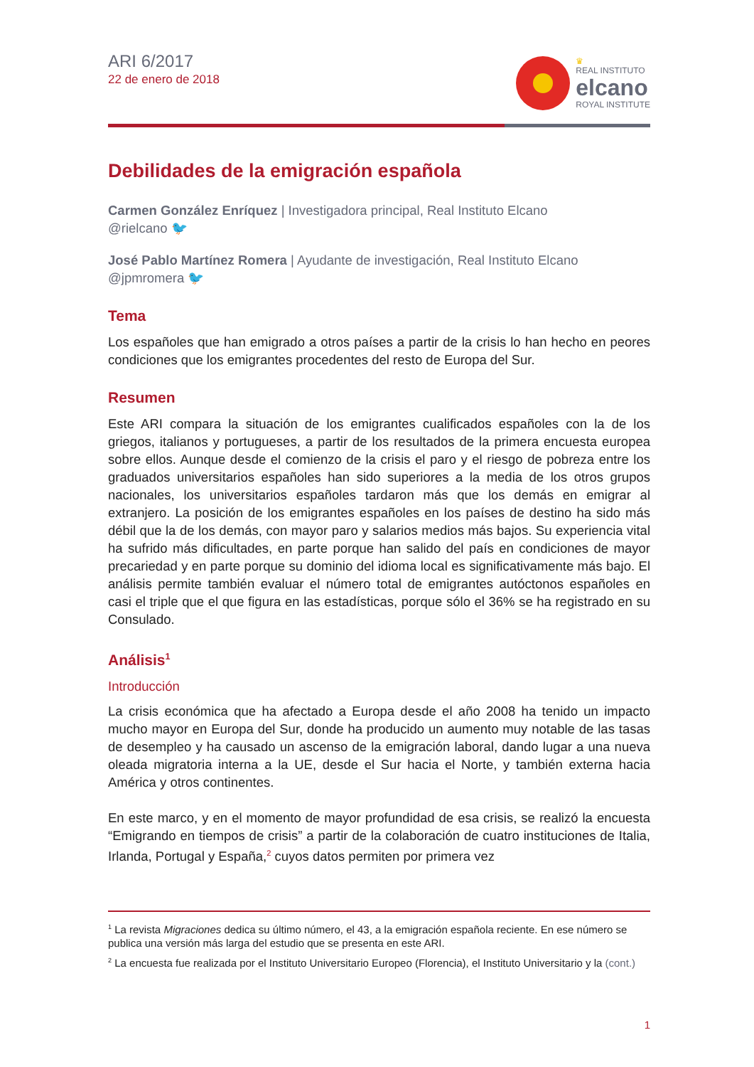ARI 6/2017
22 de enero de 2018
♛
REAL INSTITUTO
elcano
ROYAL INSTITUTE
Debilidades de la emigración española
Carmen González Enríquez | Investigadora principal, Real Instituto Elcano
@rielcano 🐦
José Pablo Martínez Romera | Ayudante de investigación, Real Instituto Elcano
@jpmromera 🐦
Tema
Los españoles que han emigrado a otros países a partir de la crisis lo han hecho en peores condiciones que los emigrantes procedentes del resto de Europa del Sur.
Resumen
Este ARI compara la situación de los emigrantes cualificados españoles con la de los griegos, italianos y portugueses, a partir de los resultados de la primera encuesta europea sobre ellos. Aunque desde el comienzo de la crisis el paro y el riesgo de pobreza entre los graduados universitarios españoles han sido superiores a la media de los otros grupos nacionales, los universitarios españoles tardaron más que los demás en emigrar al extranjero. La posición de los emigrantes españoles en los países de destino ha sido más débil que la de los demás, con mayor paro y salarios medios más bajos. Su experiencia vital ha sufrido más dificultades, en parte porque han salido del país en condiciones de mayor precariedad y en parte porque su dominio del idioma local es significativamente más bajo. El análisis permite también evaluar el número total de emigrantes autóctonos españoles en casi el triple que el que figura en las estadísticas, porque sólo el 36% se ha registrado en su Consulado.
Análisis<sup>1</sup>
Introducción
La crisis económica que ha afectado a Europa desde el año 2008 ha tenido un impacto mucho mayor en Europa del Sur, donde ha producido un aumento muy notable de las tasas de desempleo y ha causado un ascenso de la emigración laboral, dando lugar a una nueva oleada migratoria interna a la UE, desde el Sur hacia el Norte, y también externa hacia América y otros continentes.
En este marco, y en el momento de mayor profundidad de esa crisis, se realizó la encuesta “Emigrando en tiempos de crisis” a partir de la colaboración de cuatro instituciones de Italia, Irlanda, Portugal y España,<sup>2</sup> cuyos datos permiten por primera vez
<sup>1</sup> La revista Migraciones dedica su último número, el 43, a la emigración española reciente. En ese número se publica una versión más larga del estudio que se presenta en este ARI.
<sup>2</sup> La encuesta fue realizada por el Instituto Universitario Europeo (Florencia), el Instituto Universitario y la (cont.)
1